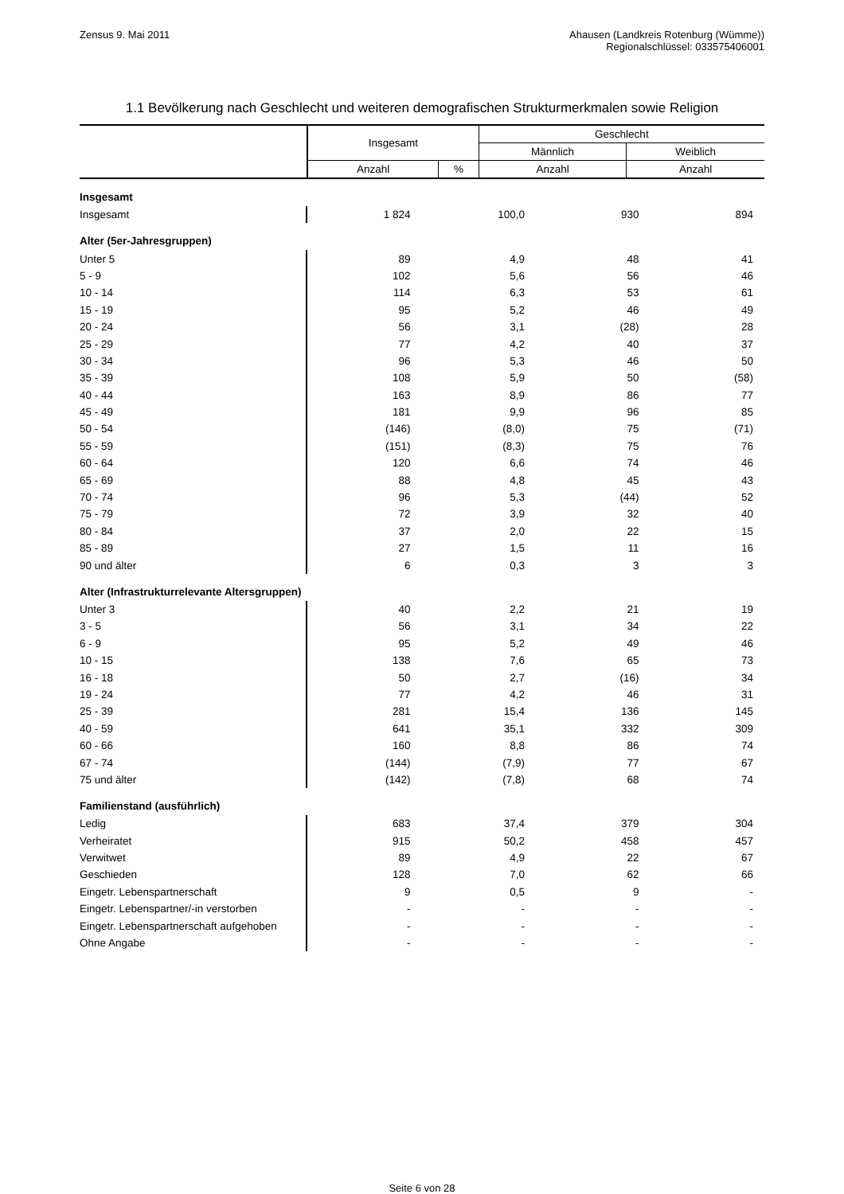Zensus 9. Mai 2011 Ahausen (Landkreis Rotenburg (Wümme))
Regionalschlüssel: 033575406001
1.1 Bevölkerung nach Geschlecht und weiteren demografischen Strukturmerkmalen sowie Religion
| | Insgesamt | | Geschlecht | |
| --- | --- | --- | --- | --- |
| | | | Männlich | Weiblich |
| | Anzahl | % | Anzahl | Anzahl |
| Insgesamt | | | | |
| Insgesamt | 1 824 | 100,0 | 930 | 894 |
| Alter (5er-Jahresgruppen) | | | | |
| Unter 5 | 89 | 4,9 | 48 | 41 |
| 5 - 9 | 102 | 5,6 | 56 | 46 |
| 10 - 14 | 114 | 6,3 | 53 | 61 |
| 15 - 19 | 95 | 5,2 | 46 | 49 |
| 20 - 24 | 56 | 3,1 | (28) | 28 |
| 25 - 29 | 77 | 4,2 | 40 | 37 |
| 30 - 34 | 96 | 5,3 | 46 | 50 |
| 35 - 39 | 108 | 5,9 | 50 | (58) |
| 40 - 44 | 163 | 8,9 | 86 | 77 |
| 45 - 49 | 181 | 9,9 | 96 | 85 |
| 50 - 54 | (146) | (8,0) | 75 | (71) |
| 55 - 59 | (151) | (8,3) | 75 | 76 |
| 60 - 64 | 120 | 6,6 | 74 | 46 |
| 65 - 69 | 88 | 4,8 | 45 | 43 |
| 70 - 74 | 96 | 5,3 | (44) | 52 |
| 75 - 79 | 72 | 3,9 | 32 | 40 |
| 80 - 84 | 37 | 2,0 | 22 | 15 |
| 85 - 89 | 27 | 1,5 | 11 | 16 |
| 90 und älter | 6 | 0,3 | 3 | 3 |
| Alter (Infrastrukturrelevante Altersgruppen) | | | | |
| Unter 3 | 40 | 2,2 | 21 | 19 |
| 3 - 5 | 56 | 3,1 | 34 | 22 |
| 6 - 9 | 95 | 5,2 | 49 | 46 |
| 10 - 15 | 138 | 7,6 | 65 | 73 |
| 16 - 18 | 50 | 2,7 | (16) | 34 |
| 19 - 24 | 77 | 4,2 | 46 | 31 |
| 25 - 39 | 281 | 15,4 | 136 | 145 |
| 40 - 59 | 641 | 35,1 | 332 | 309 |
| 60 - 66 | 160 | 8,8 | 86 | 74 |
| 67 - 74 | (144) | (7,9) | 77 | 67 |
| 75 und älter | (142) | (7,8) | 68 | 74 |
| Familienstand (ausführlich) | | | | |
| Ledig | 683 | 37,4 | 379 | 304 |
| Verheiratet | 915 | 50,2 | 458 | 457 |
| Verwitwet | 89 | 4,9 | 22 | 67 |
| Geschieden | 128 | 7,0 | 62 | 66 |
| Eingetr. Lebenspartnerschaft | 9 | 0,5 | 9 | - |
| Eingetr. Lebenspartner/-in verstorben | - | - | - | - |
| Eingetr. Lebenspartnerschaft aufgehoben | - | - | - | - |
| Ohne Angabe | - | - | - | - |
Seite 6 von 28